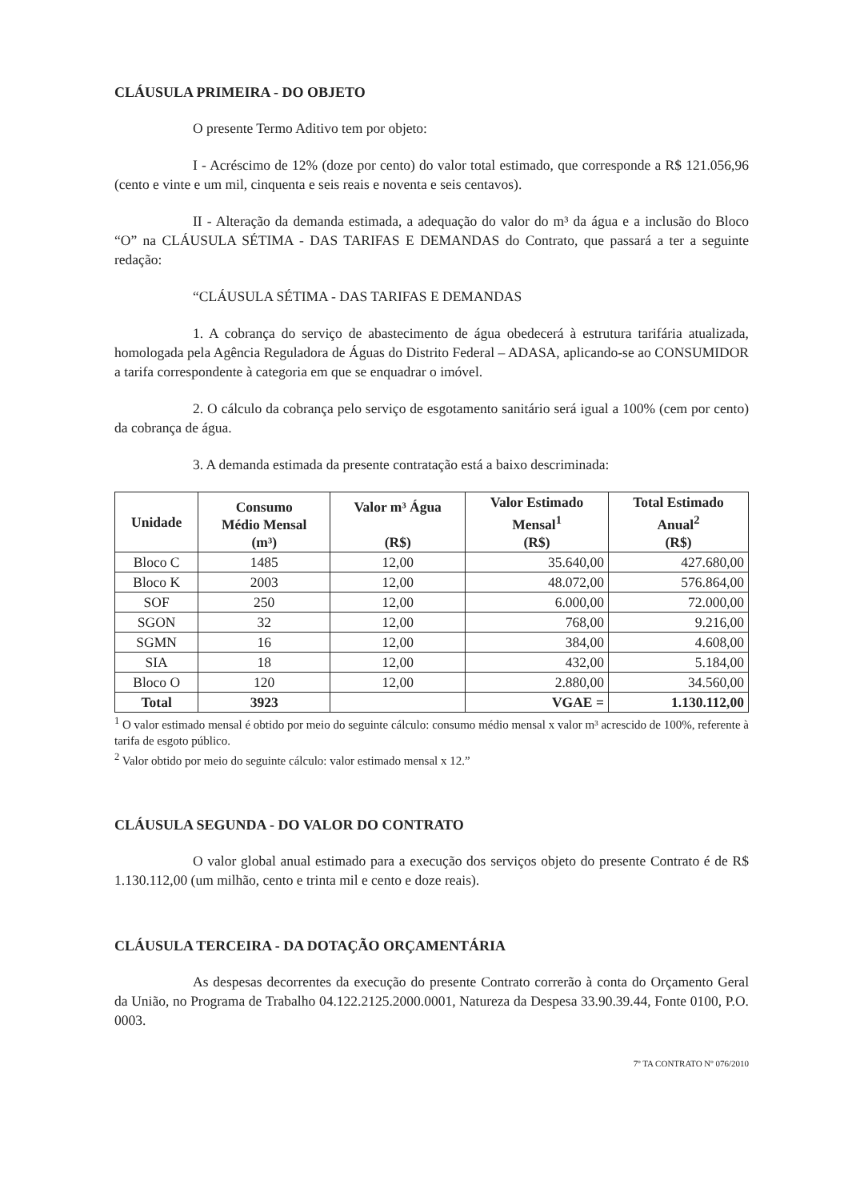CLÁUSULA PRIMEIRA - DO OBJETO
O presente Termo Aditivo tem por objeto:
I - Acréscimo de 12% (doze por cento) do valor total estimado, que corresponde a R$ 121.056,96 (cento e vinte e um mil, cinquenta e seis reais e noventa e seis centavos).
II - Alteração da demanda estimada, a adequação do valor do m³ da água e a inclusão do Bloco “O” na CLÁUSULA SÉTIMA - DAS TARIFAS E DEMANDAS do Contrato, que passará a ter a seguinte redação:
“CLÁUSULA SÉTIMA - DAS TARIFAS E DEMANDAS
1. A cobrança do serviço de abastecimento de água obedecerá à estrutura tarifária atualizada, homologada pela Agência Reguladora de Águas do Distrito Federal – ADASA, aplicando-se ao CONSUMIDOR a tarifa correspondente à categoria em que se enquadrar o imóvel.
2. O cálculo da cobrança pelo serviço de esgotamento sanitário será igual a 100% (cem por cento) da cobrança de água.
3. A demanda estimada da presente contratação está a baixo descriminada:
| Unidade | Consumo Médio Mensal (m³) | Valor m³ Água (R$) | Valor Estimado Mensal<sup>1</sup> (R$) | Total Estimado Anual<sup>2</sup> (R$) |
| --- | --- | --- | --- | --- |
| Bloco C | 1485 | 12,00 | 35.640,00 | 427.680,00 |
| Bloco K | 2003 | 12,00 | 48.072,00 | 576.864,00 |
| SOF | 250 | 12,00 | 6.000,00 | 72.000,00 |
| SGON | 32 | 12,00 | 768,00 | 9.216,00 |
| SGMN | 16 | 12,00 | 384,00 | 4.608,00 |
| SIA | 18 | 12,00 | 432,00 | 5.184,00 |
| Bloco O | 120 | 12,00 | 2.880,00 | 34.560,00 |
| Total | 3923 | | VGAE = | 1.130.112,00 |
<sup>1</sup> O valor estimado mensal é obtido por meio do seguinte cálculo: consumo médio mensal x valor m³ acrescido de 100%, referente à tarifa de esgoto público.
<sup>2</sup> Valor obtido por meio do seguinte cálculo: valor estimado mensal x 12.”
CLÁUSULA SEGUNDA - DO VALOR DO CONTRATO
O valor global anual estimado para a execução dos serviços objeto do presente Contrato é de R$ 1.130.112,00 (um milhão, cento e trinta mil e cento e doze reais).
CLÁUSULA TERCEIRA - DA DOTAÇÃO ORÇAMENTÁRIA
As despesas decorrentes da execução do presente Contrato correrão à conta do Orçamento Geral da União, no Programa de Trabalho 04.122.2125.2000.0001, Natureza da Despesa 33.90.39.44, Fonte 0100, P.O. 0003.
7º TA CONTRATO Nº 076/2010